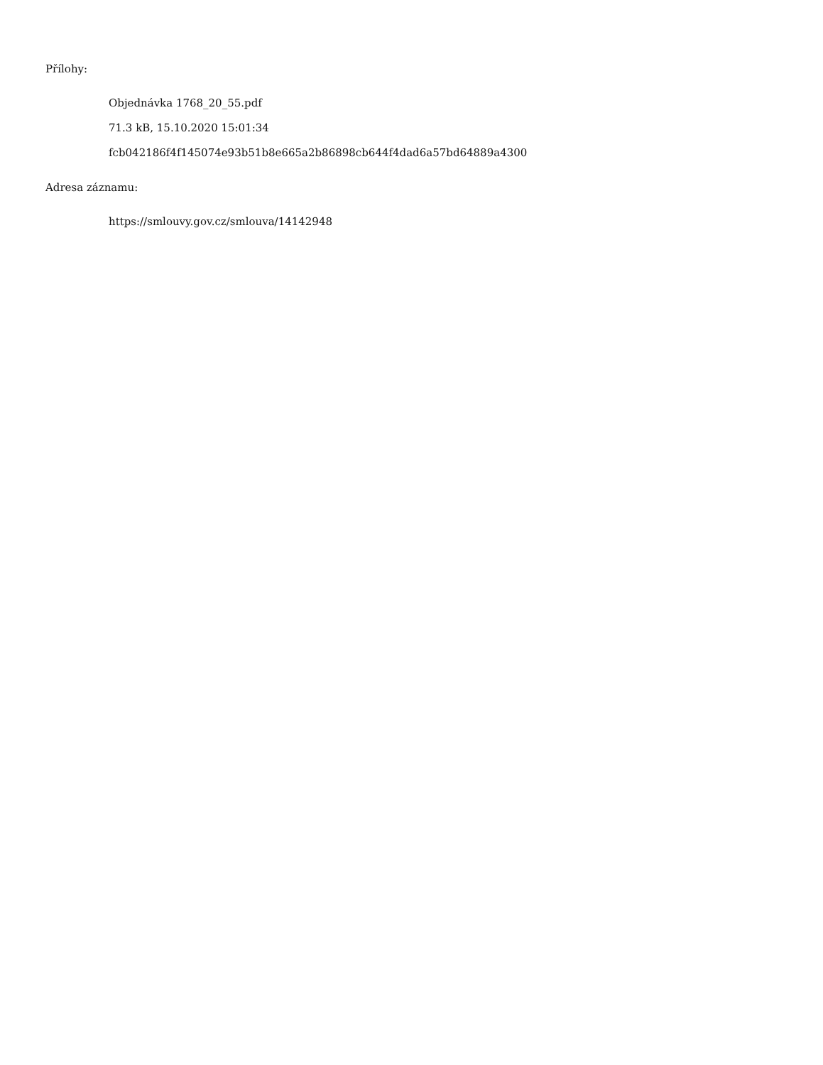Přílohy:
Objednávka 1768_20_55.pdf
71.3 kB, 15.10.2020 15:01:34
fcb042186f4f145074e93b51b8e665a2b86898cb644f4dad6a57bd64889a4300
Adresa záznamu:
https://smlouvy.gov.cz/smlouva/14142948